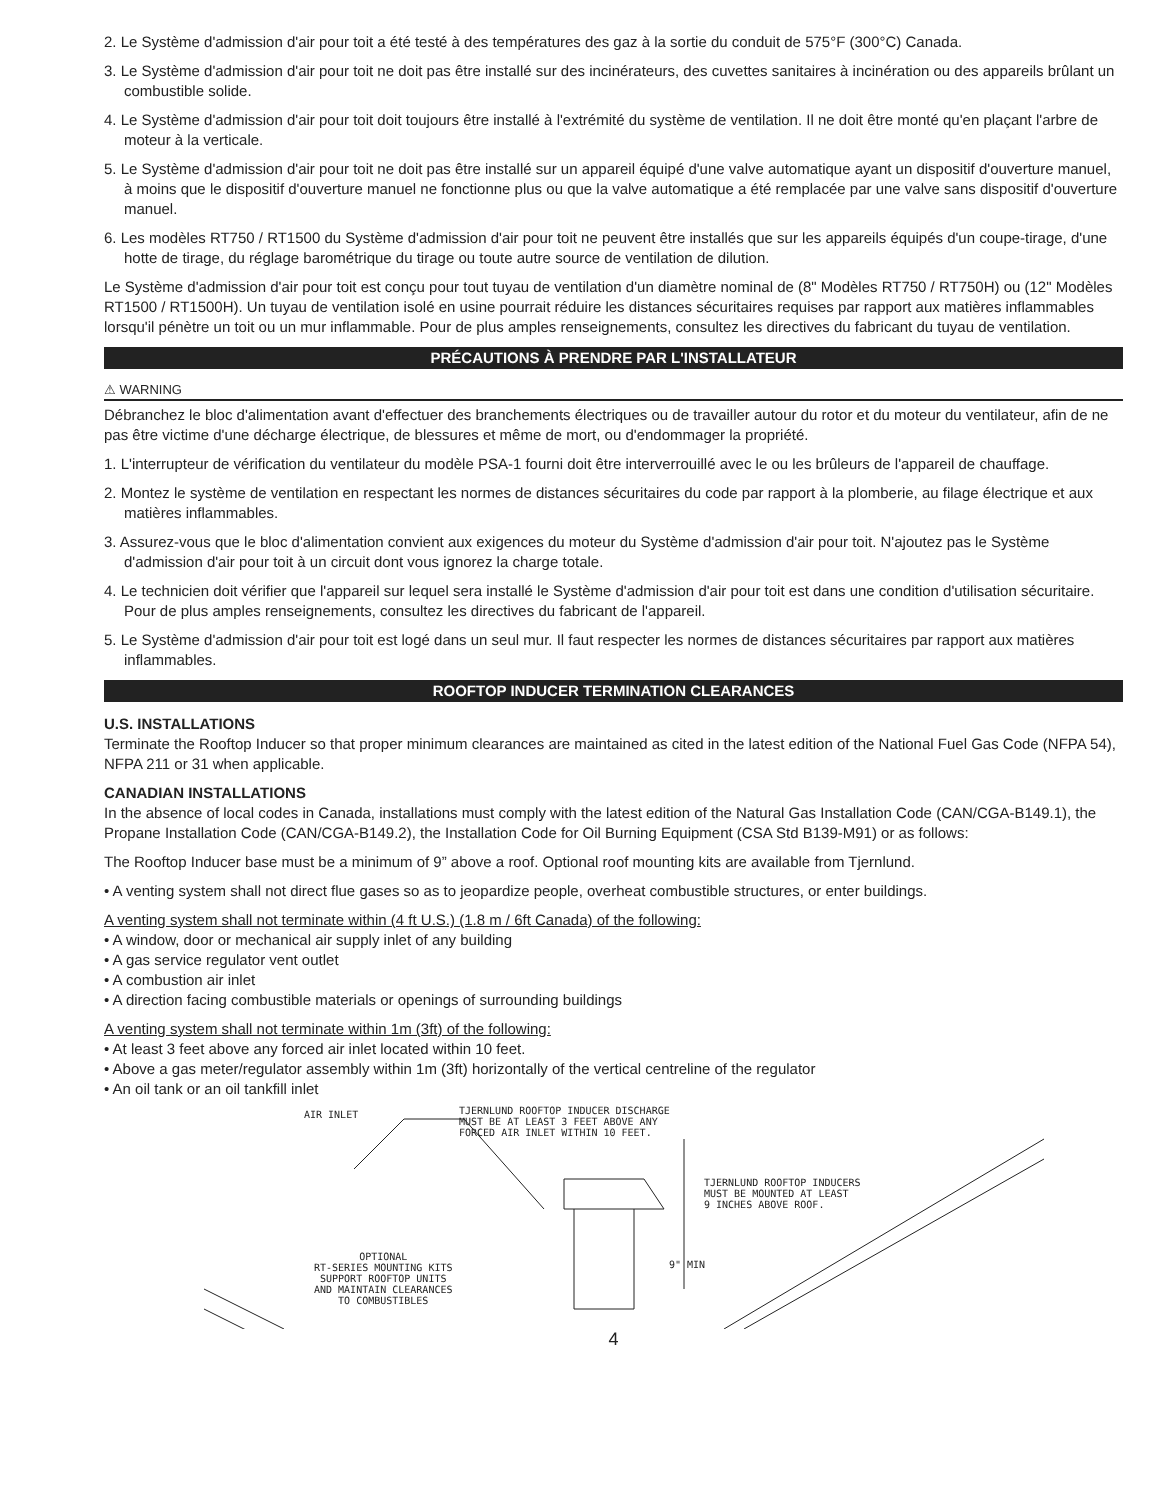2. Le Système d'admission d'air pour toit a été testé à des températures des gaz à la sortie du conduit de 575°F (300°C) Canada.
3. Le Système d'admission d'air pour toit ne doit pas être installé sur des incinérateurs, des cuvettes sanitaires à incinération ou des appareils brûlant un combustible solide.
4. Le Système d'admission d'air pour toit doit toujours être installé à l'extrémité du système de ventilation. Il ne doit être monté qu'en plaçant l'arbre de moteur à la verticale.
5. Le Système d'admission d'air pour toit ne doit pas être installé sur un appareil équipé d'une valve automatique ayant un dispositif d'ouverture manuel, à moins que le dispositif d'ouverture manuel ne fonctionne plus ou que la valve automatique a été remplacée par une valve sans dispositif d'ouverture manuel.
6. Les modèles RT750 / RT1500 du Système d'admission d'air pour toit ne peuvent être installés que sur les appareils équipés d'un coupe-tirage, d'une hotte de tirage, du réglage barométrique du tirage ou toute autre source de ventilation de dilution.
Le Système d'admission d'air pour toit est conçu pour tout tuyau de ventilation d'un diamètre nominal de (8" Modèles RT750 / RT750H) ou (12" Modèles RT1500 / RT1500H). Un tuyau de ventilation isolé en usine pourrait réduire les distances sécuritaires requises par rapport aux matières inflammables lorsqu'il pénètre un toit ou un mur inflammable. Pour de plus amples renseignements, consultez les directives du fabricant du tuyau de ventilation.
PRÉCAUTIONS À PRENDRE PAR L'INSTALLATEUR
⚠ WARNING
Débranchez le bloc d'alimentation avant d'effectuer des branchements électriques ou de travailler autour du rotor et du moteur du ventilateur, afin de ne pas être victime d'une décharge électrique, de blessures et même de mort, ou d'endommager la propriété.
1. L'interrupteur de vérification du ventilateur du modèle PSA-1 fourni doit être interverrouillé avec le ou les brûleurs de l'appareil de chauffage.
2. Montez le système de ventilation en respectant les normes de distances sécuritaires du code par rapport à la plomberie, au filage électrique et aux matières inflammables.
3. Assurez-vous que le bloc d'alimentation convient aux exigences du moteur du Système d'admission d'air pour toit. N'ajoutez pas le Système d'admission d'air pour toit à un circuit dont vous ignorez la charge totale.
4. Le technicien doit vérifier que l'appareil sur lequel sera installé le Système d'admission d'air pour toit est dans une condition d'utilisation sécuritaire. Pour de plus amples renseignements, consultez les directives du fabricant de l'appareil.
5. Le Système d'admission d'air pour toit est logé dans un seul mur. Il faut respecter les normes de distances sécuritaires par rapport aux matières inflammables.
ROOFTOP INDUCER TERMINATION CLEARANCES
U.S. INSTALLATIONS
Terminate the Rooftop Inducer so that proper minimum clearances are maintained as cited in the latest edition of the National Fuel Gas Code (NFPA 54), NFPA 211 or 31 when applicable.
CANADIAN INSTALLATIONS
In the absence of local codes in Canada, installations must comply with the latest edition of the Natural Gas Installation Code (CAN/CGA-B149.1), the Propane Installation Code (CAN/CGA-B149.2), the Installation Code for Oil Burning Equipment (CSA Std B139-M91) or as follows:
The Rooftop Inducer base must be a minimum of 9” above a roof. Optional roof mounting kits are available from Tjernlund.
• A venting system shall not direct flue gases so as to jeopardize people, overheat combustible structures, or enter buildings.
A venting system shall not terminate within (4 ft U.S.) (1.8 m / 6ft Canada) of the following:
• A window, door or mechanical air supply inlet of any building
• A gas service regulator vent outlet
• A combustion air inlet
• A direction facing combustible materials or openings of surrounding buildings
A venting system shall not terminate within 1m (3ft) of the following:
• At least 3 feet above any forced air inlet located within 10 feet.
• Above a gas meter/regulator assembly within 1m (3ft) horizontally of the vertical centreline of the regulator
• An oil tank or an oil tankfill inlet
AIR INLET
TJERNLUND ROOFTOP INDUCER DISCHARGE
MUST BE AT LEAST 3 FEET ABOVE ANY
FORCED AIR INLET WITHIN 10 FEET.
TJERNLUND ROOFTOP INDUCERS
MUST BE MOUNTED AT LEAST
9 INCHES ABOVE ROOF.
OPTIONAL
RT-SERIES MOUNTING KITS
SUPPORT ROOFTOP UNITS
AND MAINTAIN CLEARANCES
TO COMBUSTIBLES
9" MIN
4